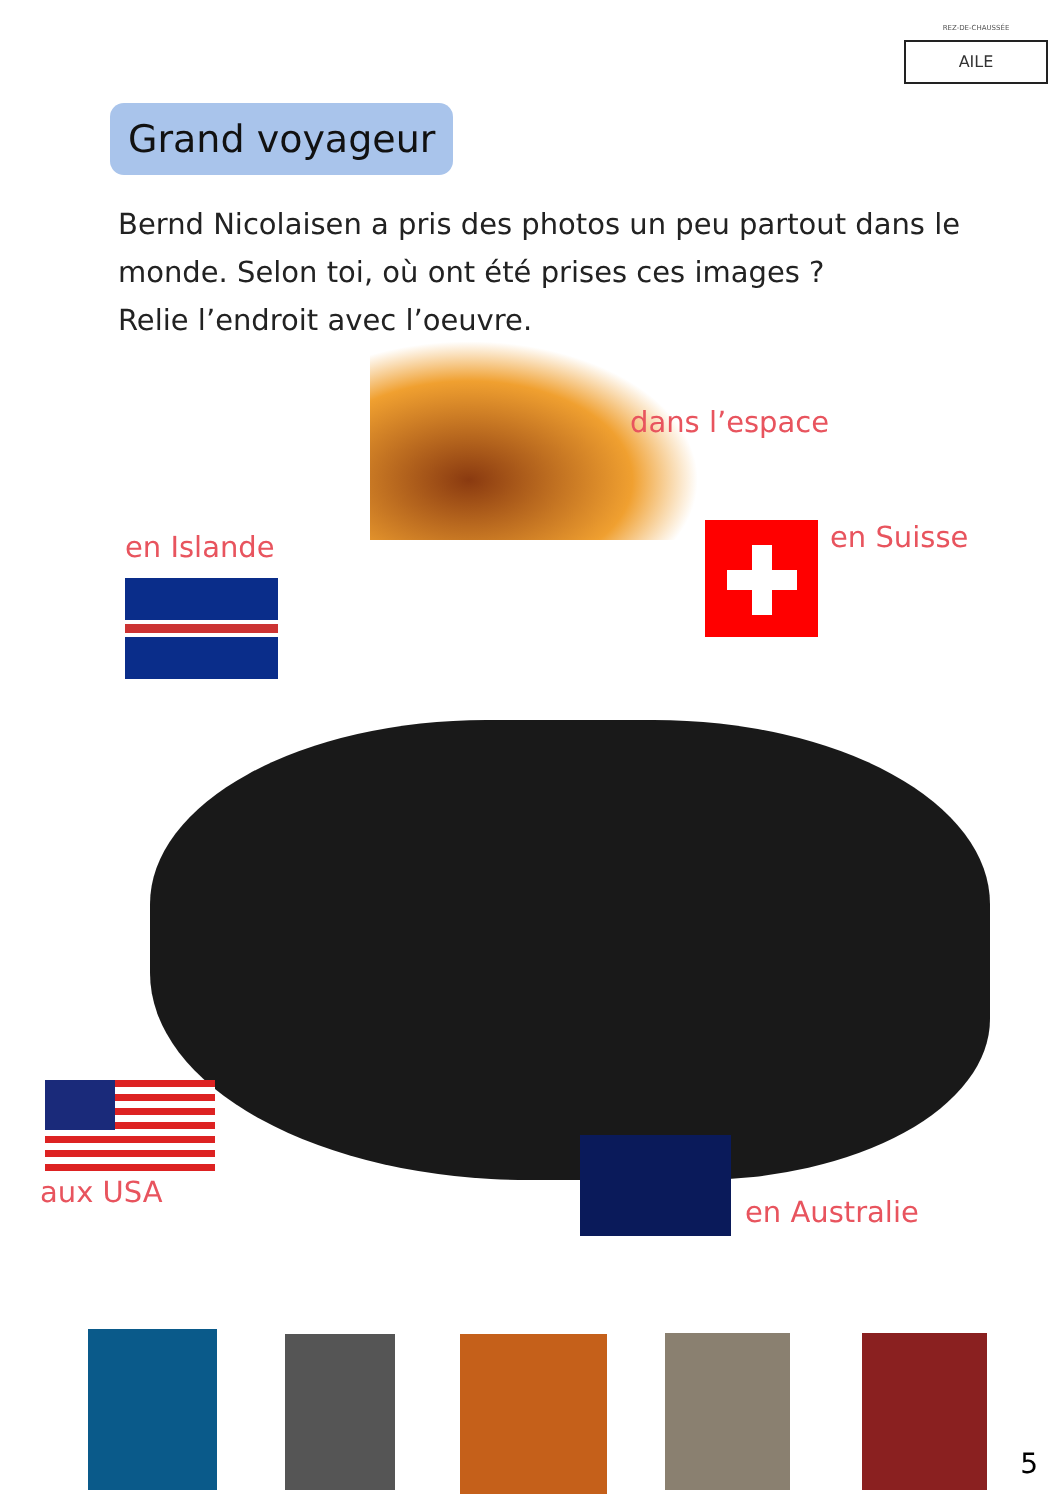REZ-DE-CHAUSSÉE
AILE
Grand voyageur
Bernd Nicolaisen a pris des photos un peu partout dans le monde. Selon toi, où ont été prises ces images ?
Relie l’endroit avec l’oeuvre.
dans l’espace
en Islande en Suisse
aux USA
en Australie
5